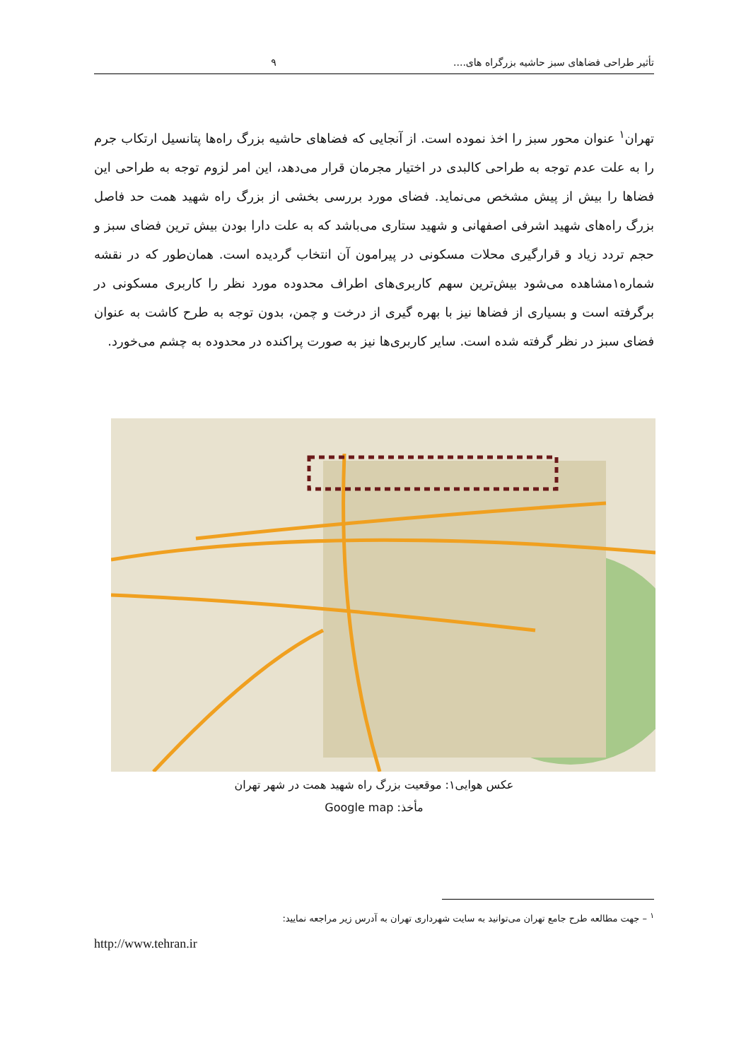تأثیر طراحی فضاهای سبز حاشیه بزرگراه های.... ۹
تهران<sup>۱</sup> عنوان محور سبز را اخذ نموده است. از آنجایی که فضاهای حاشیه بزرگ راه‌ها پتانسیل ارتکاب جرم را به علت عدم توجه به طراحی کالبدی در اختیار مجرمان قرار می‌دهد، این امر لزوم توجه به طراحی این فضاها را بیش از پیش مشخص می‌نماید. فضای مورد بررسی بخشی از بزرگ راه شهید همت حد فاصل بزرگ راه‌های شهید اشرفی اصفهانی و شهید ستاری می‌باشد که به علت دارا بودن بیش ترین فضای سبز و حجم تردد زیاد و قرارگیری محلات مسکونی در پیرامون آن انتخاب گردیده است. همان‌طور که در نقشه شماره۱مشاهده می‌شود بیش‌ترین سهم کاربری‌های اطراف محدوده مورد نظر را کاربری مسکونی در برگرفته است و بسیاری از فضاها نیز با بهره گیری از درخت و چمن، بدون توجه به طرح کاشت به عنوان فضای سبز در نظر گرفته شده است. سایر کاربری‌ها نیز به صورت پراکنده در محدوده به چشم می‌خورد.
عکس هوایی۱: موقعیت بزرگ راه شهید همت در شهر تهران
مأخذ: Google map
<sup>۱</sup> – جهت مطالعه طرح جامع تهران می‌توانید به سایت شهرداری تهران به آدرس زیر مراجعه نمایید:
http://www.tehran.ir